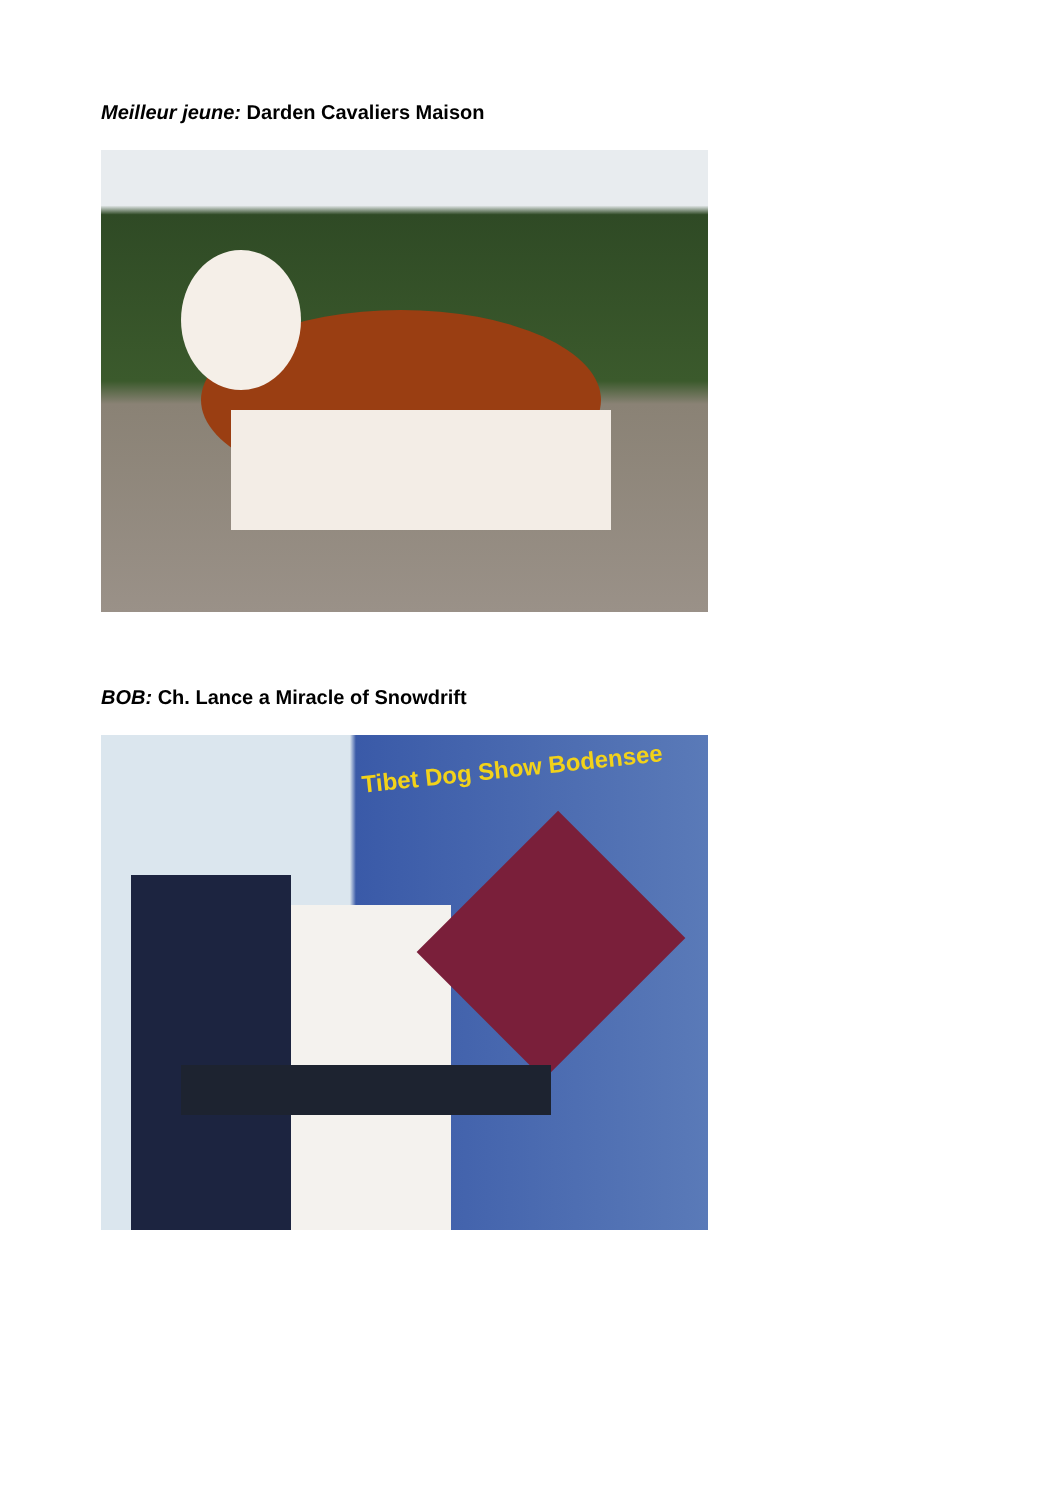Meilleur jeune: Darden Cavaliers Maison
BOB: Ch. Lance a Miracle of Snowdrift
Tibet Dog Show Bodensee